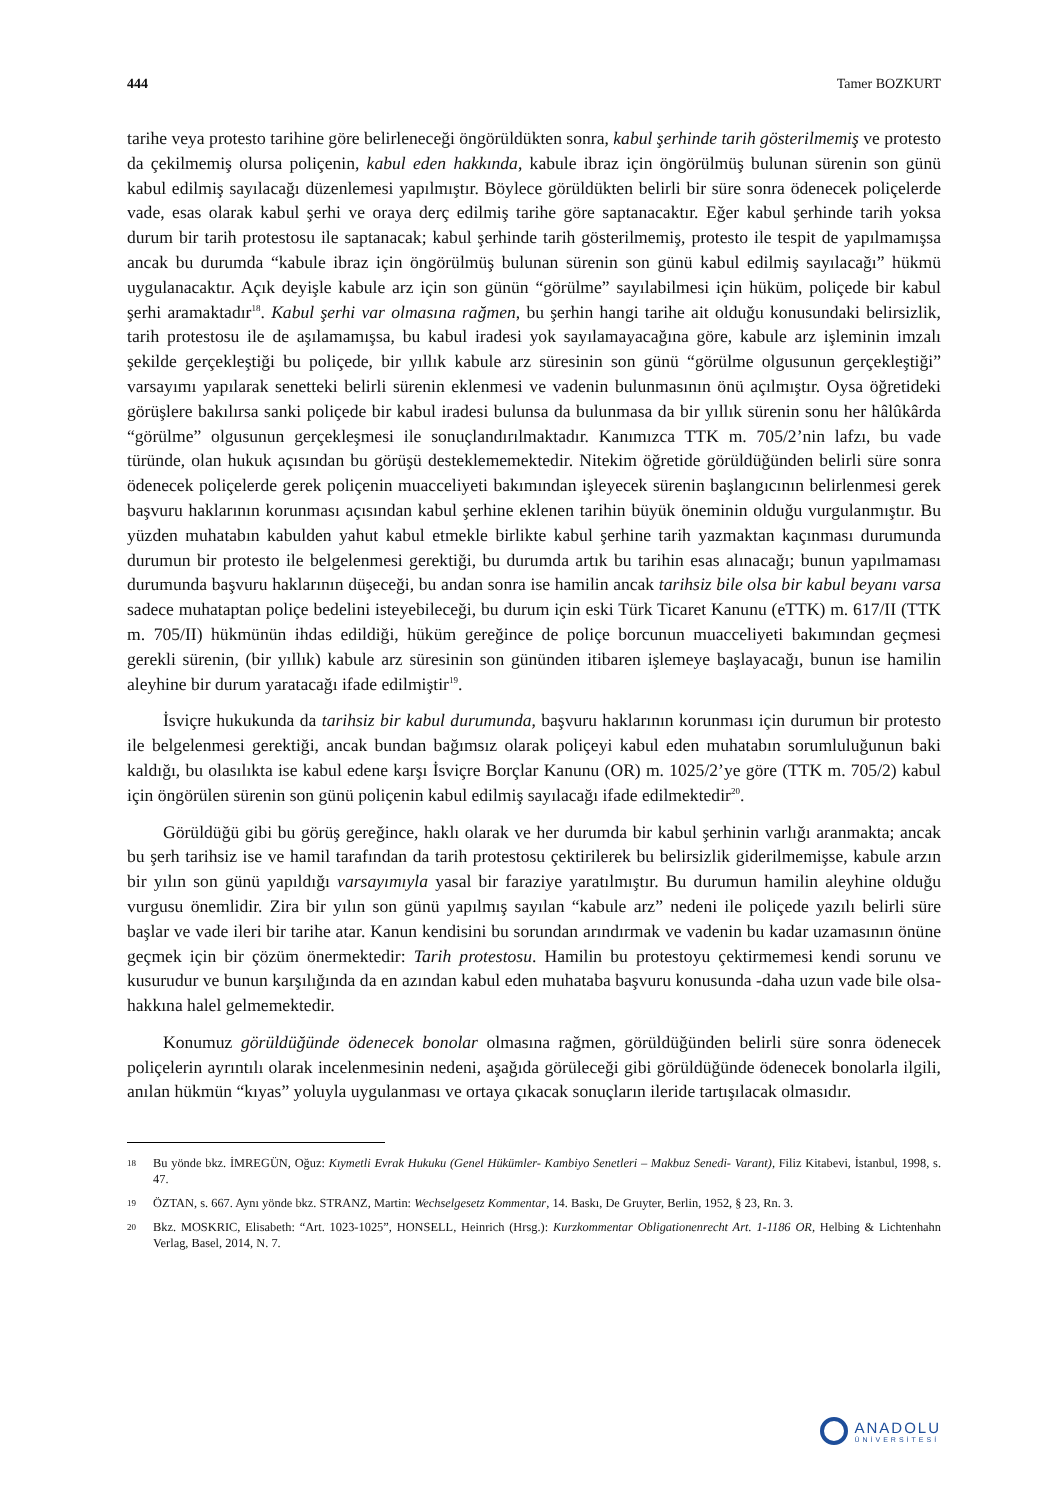444 Tamer BOZKURT
tarihe veya protesto tarihine göre belirleneceği öngörüldükten sonra, kabul şerhinde tarih gösterilmemiş ve protesto da çekilmemiş olursa poliçenin, kabul eden hakkında, kabule ibraz için öngörülmüş bulunan sürenin son günü kabul edilmiş sayılacağı düzenlemesi yapılmıştır. Böylece görüldükten belirli bir süre sonra ödenecek poliçelerde vade, esas olarak kabul şerhi ve oraya derç edilmiş tarihe göre saptanacaktır. Eğer kabul şerhinde tarih yoksa durum bir tarih protestosu ile saptanacak; kabul şerhinde tarih gösterilmemiş, protesto ile tespit de yapılmamışsa ancak bu durumda “kabule ibraz için öngörülmüş bulunan sürenin son günü kabul edilmiş sayılacağı” hükmü uygulanacaktır. Açık deyişle kabule arz için son günün “görülme” sayılabilmesi için hüküm, poliçede bir kabul şerhi aramaktadır<sup>18</sup>. Kabul şerhi var olmasına rağmen, bu şerhin hangi tarihe ait olduğu konusundaki belirsizlik, tarih protestosu ile de aşılamamışsa, bu kabul iradesi yok sayılamayacağına göre, kabule arz işleminin imzalı şekilde gerçekleştiği bu poliçede, bir yıllık kabule arz süresinin son günü “görülme olgusunun gerçekleştiği” varsayımı yapılarak senetteki belirli sürenin eklenmesi ve vadenin bulunmasının önü açılmıştır. Oysa öğretideki görüşlere bakılırsa sanki poliçede bir kabul iradesi bulunsa da bulunmasa da bir yıllık sürenin sonu her hâlûkârda “görülme” olgusunun gerçekleşmesi ile sonuçlandırılmaktadır. Kanımızca TTK m. 705/2’nin lafzı, bu vade türünde, olan hukuk açısından bu görüşü desteklememektedir. Nitekim öğretide görüldüğünden belirli süre sonra ödenecek poliçelerde gerek poliçenin muacceliyeti bakımından işleyecek sürenin başlangıcının belirlenmesi gerek başvuru haklarının korunması açısından kabul şerhine eklenen tarihin büyük öneminin olduğu vurgulanmıştır. Bu yüzden muhatabın kabulden yahut kabul etmekle birlikte kabul şerhine tarih yazmaktan kaçınması durumunda durumun bir protesto ile belgelenmesi gerektiği, bu durumda artık bu tarihin esas alınacağı; bunun yapılmaması durumunda başvuru haklarının düşeceği, bu andan sonra ise hamilin ancak tarihsiz bile olsa bir kabul beyanı varsa sadece muhataptan poliçe bedelini isteyebileceği, bu durum için eski Türk Ticaret Kanunu (eTTK) m. 617/II (TTK m. 705/II) hükmünün ihdas edildiği, hüküm gereğince de poliçe borcunun muacceliyeti bakımından geçmesi gerekli sürenin, (bir yıllık) kabule arz süresinin son gününden itibaren işlemeye başlayacağı, bunun ise hamilin aleyhine bir durum yaratacağı ifade edilmiştir<sup>19</sup>.
İsviçre hukukunda da tarihsiz bir kabul durumunda, başvuru haklarının korunması için durumun bir protesto ile belgelenmesi gerektiği, ancak bundan bağımsız olarak poliçeyi kabul eden muhatabın sorumluluğunun baki kaldığı, bu olasılıkta ise kabul edene karşı İsviçre Borçlar Kanunu (OR) m. 1025/2’ye göre (TTK m. 705/2) kabul için öngörülen sürenin son günü poliçenin kabul edilmiş sayılacağı ifade edilmektedir<sup>20</sup>.
Görüldüğü gibi bu görüş gereğince, haklı olarak ve her durumda bir kabul şerhinin varlığı aranmakta; ancak bu şerh tarihsiz ise ve hamil tarafından da tarih protestosu çektirilerek bu belirsizlik giderilmemişse, kabule arzın bir yılın son günü yapıldığı varsayımıyla yasal bir faraziye yaratılmıştır. Bu durumun hamilin aleyhine olduğu vurgusu önemlidir. Zira bir yılın son günü yapılmış sayılan “kabule arz” nedeni ile poliçede yazılı belirli süre başlar ve vade ileri bir tarihe atar. Kanun kendisini bu sorundan arındırmak ve vadenin bu kadar uzamasının önüne geçmek için bir çözüm önermektedir: Tarih protestosu. Hamilin bu protestoyu çektirmemesi kendi sorunu ve kusurudur ve bunun karşılığında da en azından kabul eden muhataba başvuru konusunda -daha uzun vade bile olsa- hakkına halel gelmemektedir.
Konumuz görüldüğünde ödenecek bonolar olmasına rağmen, görüldüğünden belirli süre sonra ödenecek poliçelerin ayrıntılı olarak incelenmesinin nedeni, aşağıda görüleceği gibi görüldüğünde ödenecek bonolarla ilgili, anılan hükmün “kıyas” yoluyla uygulanması ve ortaya çıkacak sonuçların ileride tartışılacak olmasıdır.
18 Bu yönde bkz. İMREGÜN, Oğuz: Kıymetli Evrak Hukuku (Genel Hükümler- Kambiyo Senetleri – Makbuz Senedi- Varant), Filiz Kitabevi, İstanbul, 1998, s. 47.
19 ÖZTAN, s. 667. Aynı yönde bkz. STRANZ, Martin: Wechselgesetz Kommentar, 14. Baskı, De Gruyter, Berlin, 1952, § 23, Rn. 3.
20 Bkz. MOSKRIC, Elisabeth: “Art. 1023-1025”, HONSELL, Heinrich (Hrsg.): Kurzkommentar Obligationenrecht Art. 1-1186 OR, Helbing & Lichtenhahn Verlag, Basel, 2014, N. 7.
ANADOLU
ÜNİVERSİTESİ